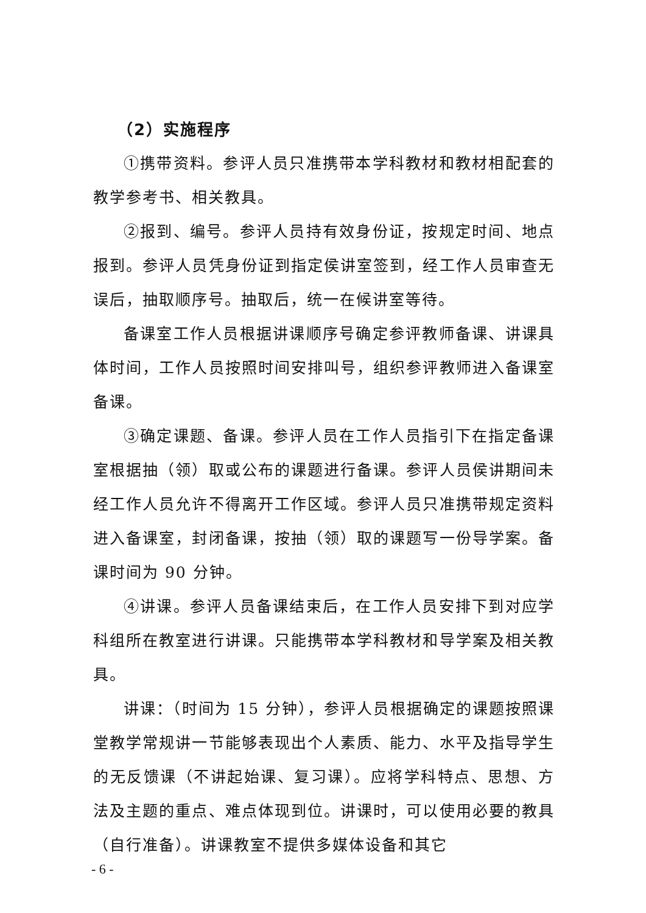（2）实施程序
①携带资料。参评人员只准携带本学科教材和教材相配套的教学参考书、相关教具。
②报到、编号。参评人员持有效身份证，按规定时间、地点报到。参评人员凭身份证到指定侯讲室签到，经工作人员审查无误后，抽取顺序号。抽取后，统一在候讲室等待。
备课室工作人员根据讲课顺序号确定参评教师备课、讲课具体时间，工作人员按照时间安排叫号，组织参评教师进入备课室备课。
③确定课题、备课。参评人员在工作人员指引下在指定备课室根据抽（领）取或公布的课题进行备课。参评人员侯讲期间未经工作人员允许不得离开工作区域。参评人员只准携带规定资料进入备课室，封闭备课，按抽（领）取的课题写一份导学案。备课时间为 90 分钟。
④讲课。参评人员备课结束后，在工作人员安排下到对应学科组所在教室进行讲课。只能携带本学科教材和导学案及相关教具。
讲课：（时间为 15 分钟），参评人员根据确定的课题按照课堂教学常规讲一节能够表现出个人素质、能力、水平及指导学生的无反馈课（不讲起始课、复习课）。应将学科特点、思想、方法及主题的重点、难点体现到位。讲课时，可以使用必要的教具（自行准备）。讲课教室不提供多媒体设备和其它
- 6 -